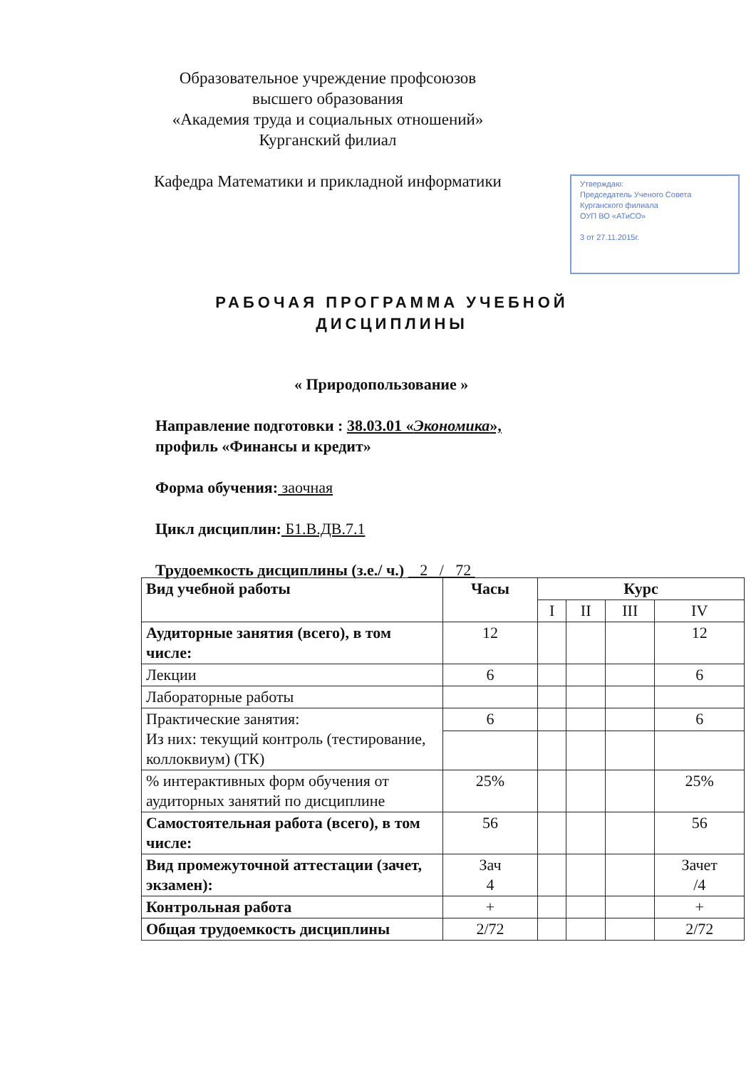Образовательное учреждение профсоюзов
высшего образования
«Академия труда и социальных отношений»
Курганский филиал
Кафедра Математики и прикладной информатики
Утверждаю:
Председатель Ученого Совета
Курганского филиала
ОУП ВО «АТиСО»
3 от 27.11.2015г.
РАБОЧАЯ ПРОГРАММА УЧЕБНОЙ ДИСЦИПЛИНЫ
« Природопользование »
Направление подготовки : 38.03.01 «Экономика»,
профиль «Финансы и кредит»
Форма обучения: заочная
Цикл дисциплин: Б1.В.ДВ.7.1
Трудоемкость дисциплины (з.е./ ч.) 2 / 72
| Вид учебной работы | Часы | Курс | | | |
| --- | --- | --- | --- | --- | --- |
| | | I | II | III | IV |
| Аудиторные занятия (всего), в том числе: | 12 | | | | 12 |
| Лекции | 6 | | | | 6 |
| Лабораторные работы | | | | | |
| Практические занятия: Из них: текущий контроль (тестирование, коллоквиум) (ТК) | 6 | | | | 6 |
| % интерактивных форм обучения от аудиторных занятий по дисциплине | 25% | | | | 25% |
| Самостоятельная работа (всего), в том числе: | 56 | | | | 56 |
| Вид промежуточной аттестации (зачет, экзамен): | Зач 4 | | | | Зачет /4 |
| Контрольная работа | + | | | | + |
| Общая трудоемкость дисциплины | 2/72 | | | | 2/72 |